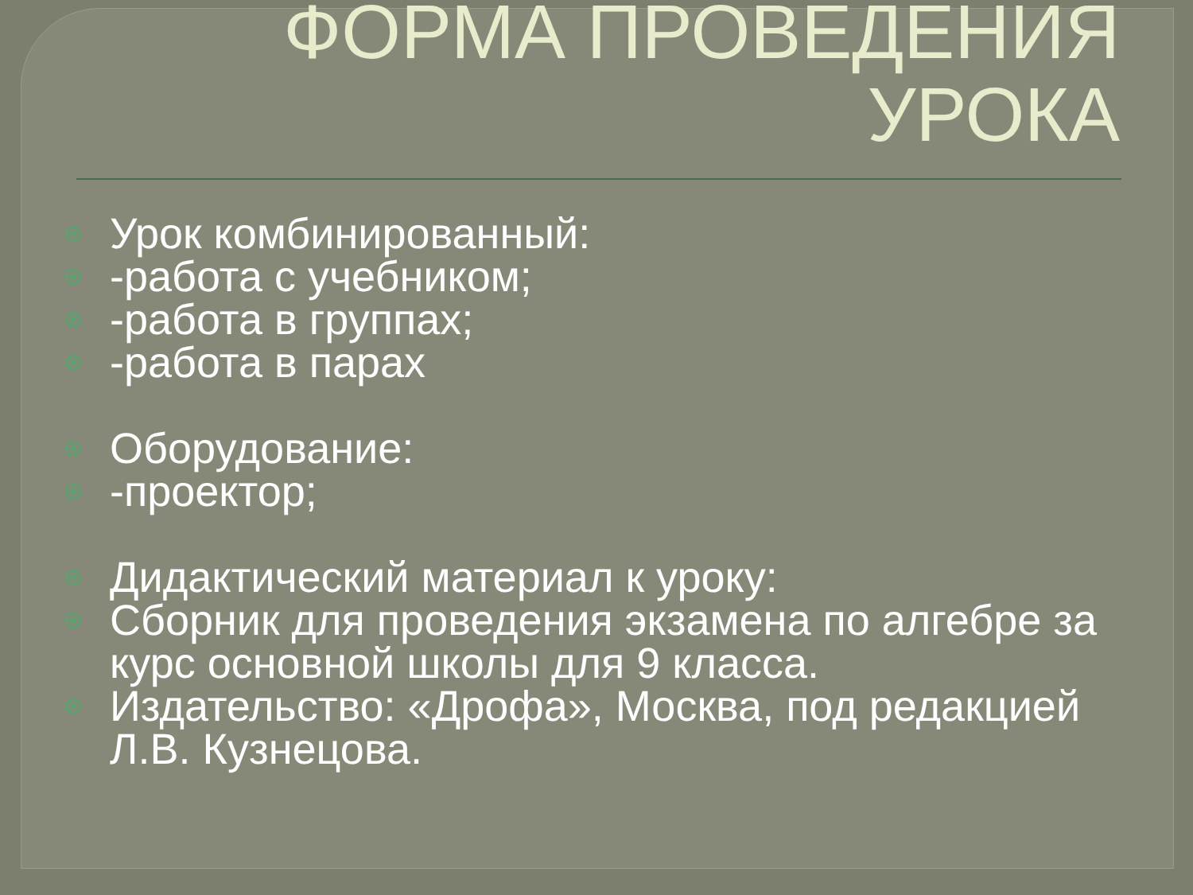ФОРМА ПРОВЕДЕНИЯ
УРОКА
Урок комбинированный:
-работа с учебником;
-работа в группах;
-работа в парах
Оборудование:
-проектор;
Дидактический материал к уроку:
Сборник для проведения экзамена по алгебре за курс основной школы для 9 класса.
Издательство: «Дрофа», Москва, под редакцией Л.В. Кузнецова.